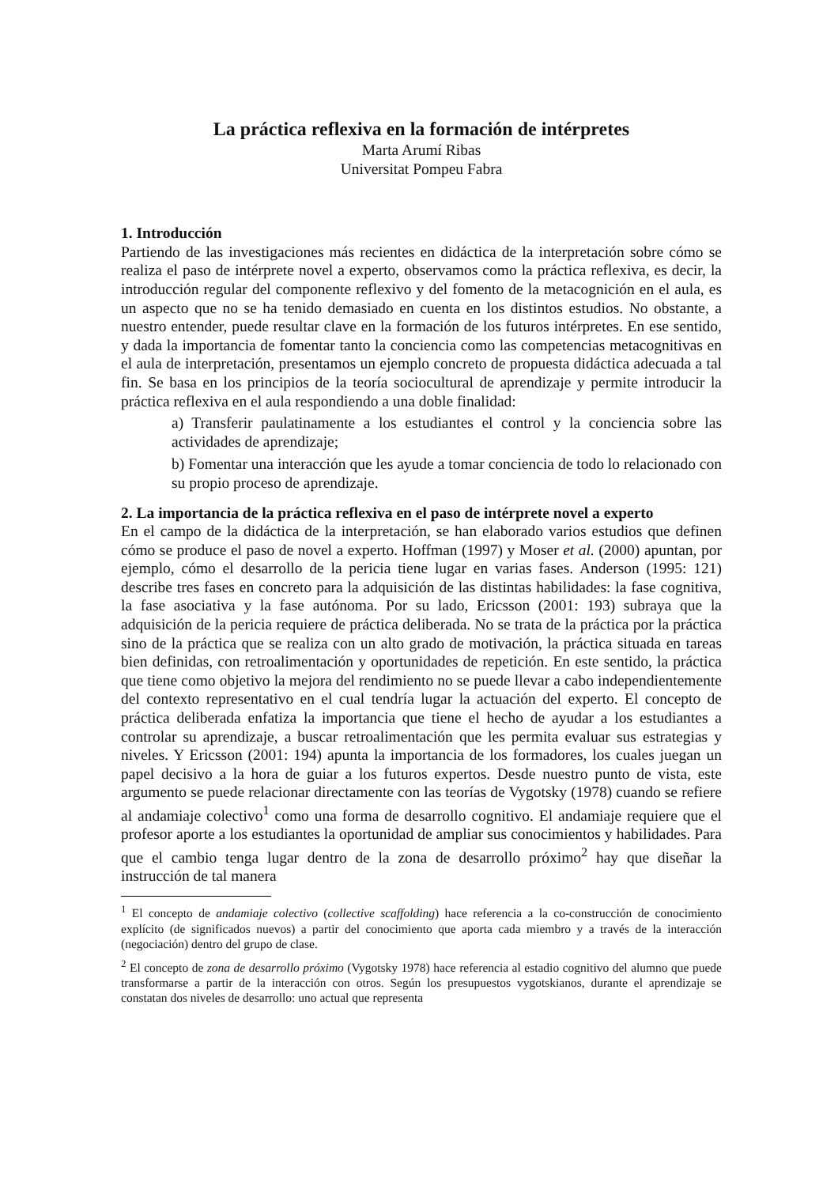La práctica reflexiva en la formación de intérpretes
Marta Arumí Ribas
Universitat Pompeu Fabra
1. Introducción
Partiendo de las investigaciones más recientes en didáctica de la interpretación sobre cómo se realiza el paso de intérprete novel a experto, observamos como la práctica reflexiva, es decir, la introducción regular del componente reflexivo y del fomento de la metacognición en el aula, es un aspecto que no se ha tenido demasiado en cuenta en los distintos estudios. No obstante, a nuestro entender, puede resultar clave en la formación de los futuros intérpretes. En ese sentido, y dada la importancia de fomentar tanto la conciencia como las competencias metacognitivas en el aula de interpretación, presentamos un ejemplo concreto de propuesta didáctica adecuada a tal fin. Se basa en los principios de la teoría sociocultural de aprendizaje y permite introducir la práctica reflexiva en el aula respondiendo a una doble finalidad:
a) Transferir paulatinamente a los estudiantes el control y la conciencia sobre las actividades de aprendizaje;
b) Fomentar una interacción que les ayude a tomar conciencia de todo lo relacionado con su propio proceso de aprendizaje.
2. La importancia de la práctica reflexiva en el paso de intérprete novel a experto
En el campo de la didáctica de la interpretación, se han elaborado varios estudios que definen cómo se produce el paso de novel a experto. Hoffman (1997) y Moser et al. (2000) apuntan, por ejemplo, cómo el desarrollo de la pericia tiene lugar en varias fases. Anderson (1995: 121) describe tres fases en concreto para la adquisición de las distintas habilidades: la fase cognitiva, la fase asociativa y la fase autónoma. Por su lado, Ericsson (2001: 193) subraya que la adquisición de la pericia requiere de práctica deliberada. No se trata de la práctica por la práctica sino de la práctica que se realiza con un alto grado de motivación, la práctica situada en tareas bien definidas, con retroalimentación y oportunidades de repetición. En este sentido, la práctica que tiene como objetivo la mejora del rendimiento no se puede llevar a cabo independientemente del contexto representativo en el cual tendría lugar la actuación del experto. El concepto de práctica deliberada enfatiza la importancia que tiene el hecho de ayudar a los estudiantes a controlar su aprendizaje, a buscar retroalimentación que les permita evaluar sus estrategias y niveles. Y Ericsson (2001: 194) apunta la importancia de los formadores, los cuales juegan un papel decisivo a la hora de guiar a los futuros expertos. Desde nuestro punto de vista, este argumento se puede relacionar directamente con las teorías de Vygotsky (1978) cuando se refiere al andamiaje colectivo<sup>1</sup> como una forma de desarrollo cognitivo. El andamiaje requiere que el profesor aporte a los estudiantes la oportunidad de ampliar sus conocimientos y habilidades. Para que el cambio tenga lugar dentro de la zona de desarrollo próximo<sup>2</sup> hay que diseñar la instrucción de tal manera
<sup>1</sup> El concepto de andamiaje colectivo (collective scaffolding) hace referencia a la co-construcción de conocimiento explícito (de significados nuevos) a partir del conocimiento que aporta cada miembro y a través de la interacción (negociación) dentro del grupo de clase.
<sup>2</sup> El concepto de zona de desarrollo próximo (Vygotsky 1978) hace referencia al estadio cognitivo del alumno que puede transformarse a partir de la interacción con otros. Según los presupuestos vygotskianos, durante el aprendizaje se constatan dos niveles de desarrollo: uno actual que representa